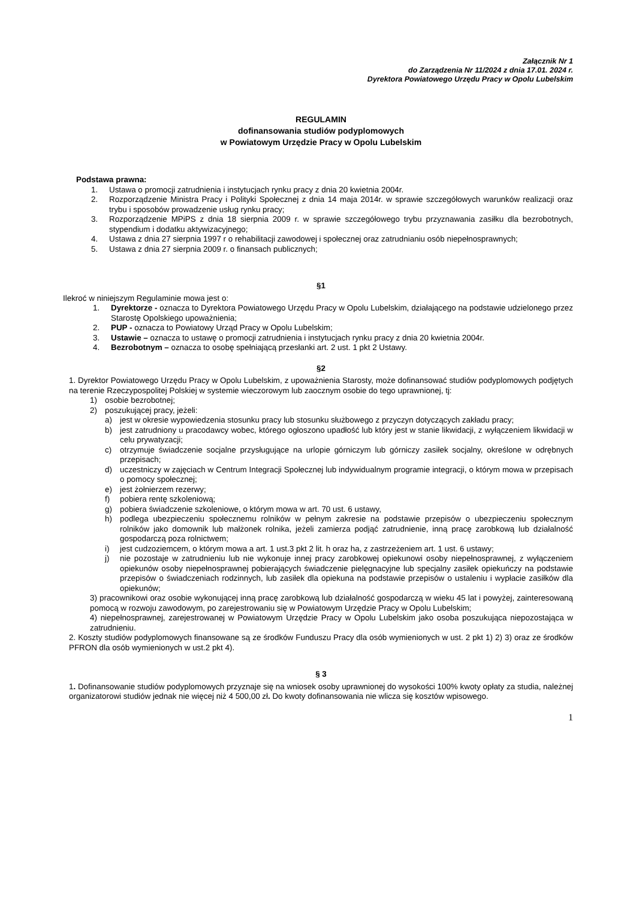Załącznik Nr 1
do Zarządzenia Nr 11/2024 z dnia 17.01. 2024 r.
Dyrektora Powiatowego Urzędu Pracy w Opolu Lubelskim
REGULAMIN
dofinansowania studiów podyplomowych
w Powiatowym Urzędzie Pracy w Opolu Lubelskim
Podstawa prawna:
1. Ustawa o promocji zatrudnienia i instytucjach rynku pracy z dnia 20 kwietnia 2004r.
2. Rozporządzenie Ministra Pracy i Polityki Społecznej z dnia 14 maja 2014r. w sprawie szczegółowych warunków realizacji oraz trybu i sposobów prowadzenie usług rynku pracy;
3. Rozporządzenie MPiPS z dnia 18 sierpnia 2009 r. w sprawie szczegółowego trybu przyznawania zasiłku dla bezrobotnych, stypendium i dodatku aktywizacyjnego;
4. Ustawa z dnia 27 sierpnia 1997 r o rehabilitacji zawodowej i społecznej oraz zatrudnianiu osób niepełnosprawnych;
5. Ustawa z dnia 27 sierpnia 2009 r. o finansach publicznych;
§1
Ilekroć w niniejszym Regulaminie mowa jest o:
1. Dyrektorze - oznacza to Dyrektora Powiatowego Urzędu Pracy w Opolu Lubelskim, działającego na podstawie udzielonego przez Starostę Opolskiego upoważnienia;
2. PUP - oznacza to Powiatowy Urząd Pracy w Opolu Lubelskim;
3. Ustawie – oznacza to ustawę o promocji zatrudnienia i instytucjach rynku pracy z dnia 20 kwietnia 2004r.
4. Bezrobotnym – oznacza to osobę spełniającą przesłanki art. 2 ust. 1 pkt 2 Ustawy.
§2
1. Dyrektor Powiatowego Urzędu Pracy w Opolu Lubelskim, z upoważnienia Starosty, może dofinansować studiów podyplomowych podjętych na terenie Rzeczypospolitej Polskiej w systemie wieczorowym lub zaocznym osobie do tego uprawnionej, tj:
1) osobie bezrobotnej;
2) poszukującej pracy, jeżeli:
a) jest w okresie wypowiedzenia stosunku pracy lub stosunku służbowego z przyczyn dotyczących zakładu pracy;
b) jest zatrudniony u pracodawcy wobec, którego ogłoszono upadłość lub który jest w stanie likwidacji, z wyłączeniem likwidacji w celu prywatyzacji;
c) otrzymuje świadczenie socjalne przysługujące na urlopie górniczym lub górniczy zasiłek socjalny, określone w odrębnych przepisach;
d) uczestniczy w zajęciach w Centrum Integracji Społecznej lub indywidualnym programie integracji, o którym mowa w przepisach o pomocy społecznej;
e) jest żołnierzem rezerwy;
f) pobiera rentę szkoleniową;
g) pobiera świadczenie szkoleniowe, o którym mowa w art. 70 ust. 6 ustawy,
h) podlega ubezpieczeniu społecznemu rolników w pełnym zakresie na podstawie przepisów o ubezpieczeniu społecznym rolników jako domownik lub małżonek rolnika, jeżeli zamierza podjąć zatrudnienie, inną pracę zarobkową lub działalność gospodarczą poza rolnictwem;
i) jest cudzoziemcem, o którym mowa a art. 1 ust.3 pkt 2 lit. h oraz ha, z zastrzeżeniem art. 1 ust. 6 ustawy;
j) nie pozostaje w zatrudnieniu lub nie wykonuje innej pracy zarobkowej opiekunowi osoby niepełnosprawnej, z wyłączeniem opiekunów osoby niepełnosprawnej pobierających świadczenie pielęgnacyjne lub specjalny zasiłek opiekuńczy na podstawie przepisów o świadczeniach rodzinnych, lub zasiłek dla opiekuna na podstawie przepisów o ustaleniu i wypłacie zasiłków dla opiekunów;
3) pracownikowi oraz osobie wykonującej inną pracę zarobkową lub działalność gospodarczą w wieku 45 lat i powyżej, zainteresowaną pomocą w rozwoju zawodowym, po zarejestrowaniu się w Powiatowym Urzędzie Pracy w Opolu Lubelskim;
4) niepełnosprawnej, zarejestrowanej w Powiatowym Urzędzie Pracy w Opolu Lubelskim jako osoba poszukująca niepozostająca w zatrudnieniu.
2. Koszty studiów podyplomowych finansowane są ze środków Funduszu Pracy dla osób wymienionych w ust. 2 pkt 1) 2) 3) oraz ze środków PFRON dla osób wymienionych w ust.2 pkt 4).
§ 3
1. Dofinansowanie studiów podyplomowych przyznaje się na wniosek osoby uprawnionej do wysokości 100% kwoty opłaty za studia, należnej organizatorowi studiów jednak nie więcej niż 4 500,00 zł. Do kwoty dofinansowania nie wlicza się kosztów wpisowego.
1